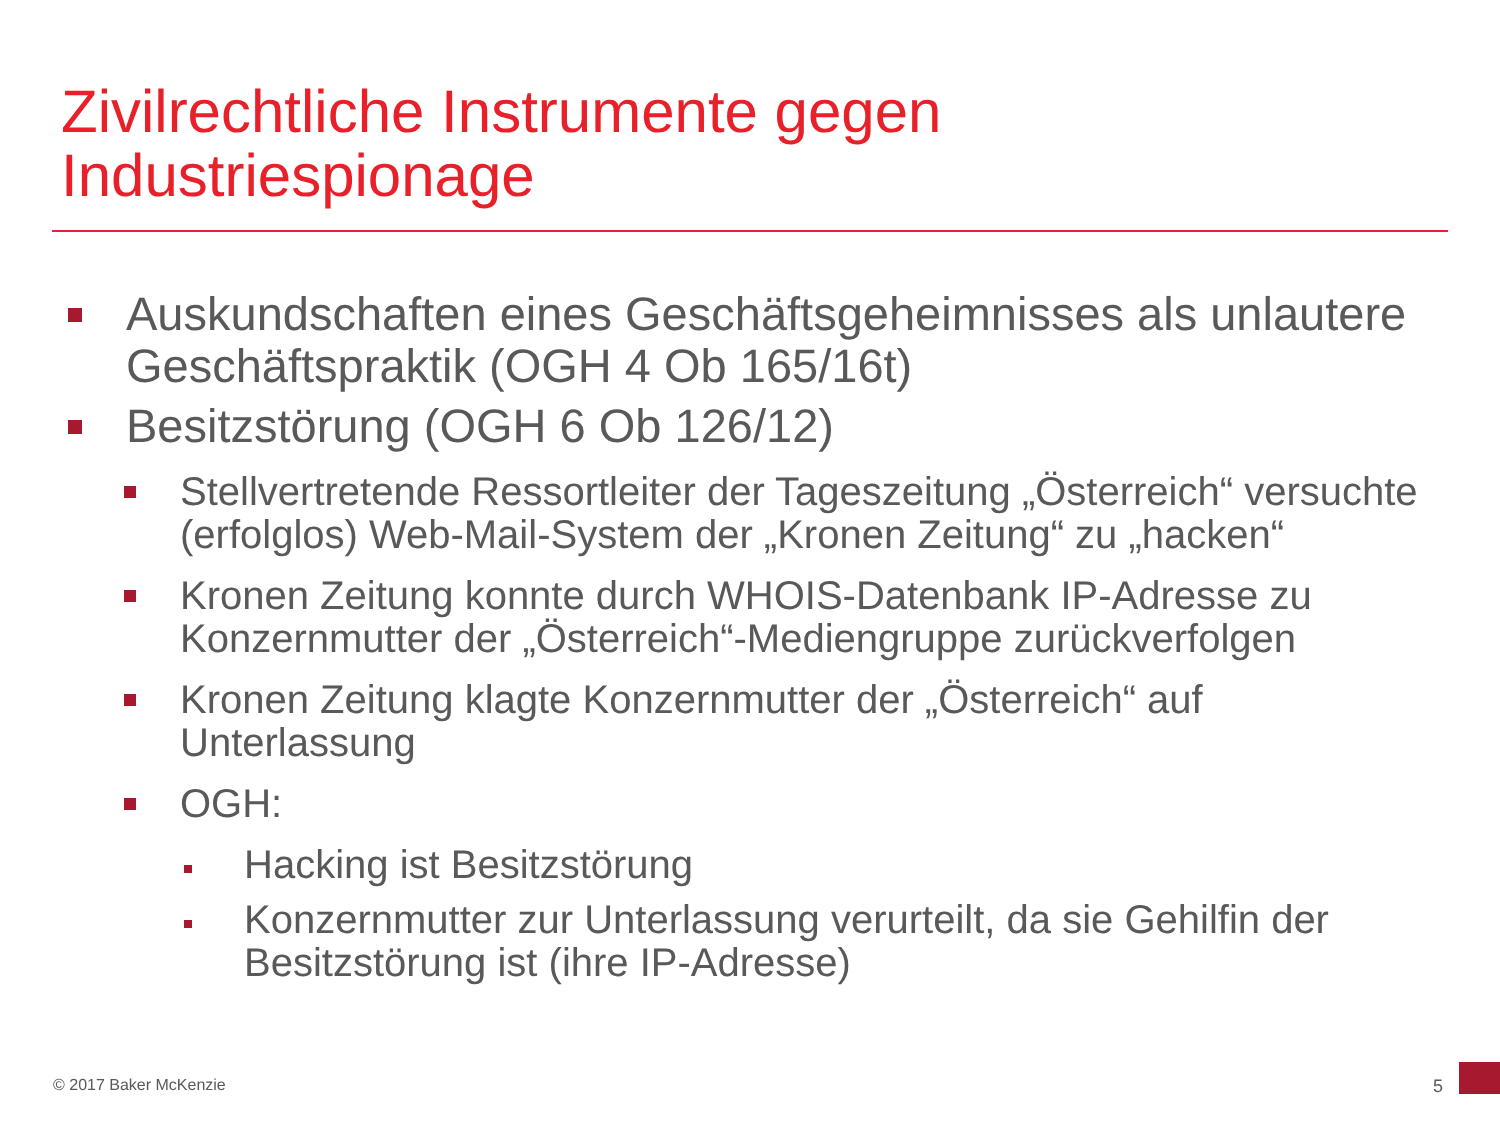Zivilrechtliche Instrumente gegen
Industriespionage
Auskundschaften eines Geschäftsgeheimnisses als unlautere Geschäftspraktik (OGH 4 Ob 165/16t)
Besitzstörung (OGH 6 Ob 126/12)
Stellvertretende Ressortleiter der Tageszeitung „Österreich“ versuchte (erfolglos) Web-Mail-System der „Kronen Zeitung“ zu „hacken“
Kronen Zeitung konnte durch WHOIS-Datenbank IP-Adresse zu Konzernmutter der „Österreich“-Mediengruppe zurückverfolgen
Kronen Zeitung klagte Konzernmutter der „Österreich“ auf Unterlassung
OGH:
Hacking ist Besitzstörung
Konzernmutter zur Unterlassung verurteilt, da sie Gehilfin der Besitzstörung ist (ihre IP-Adresse)
© 2017 Baker McKenzie 5